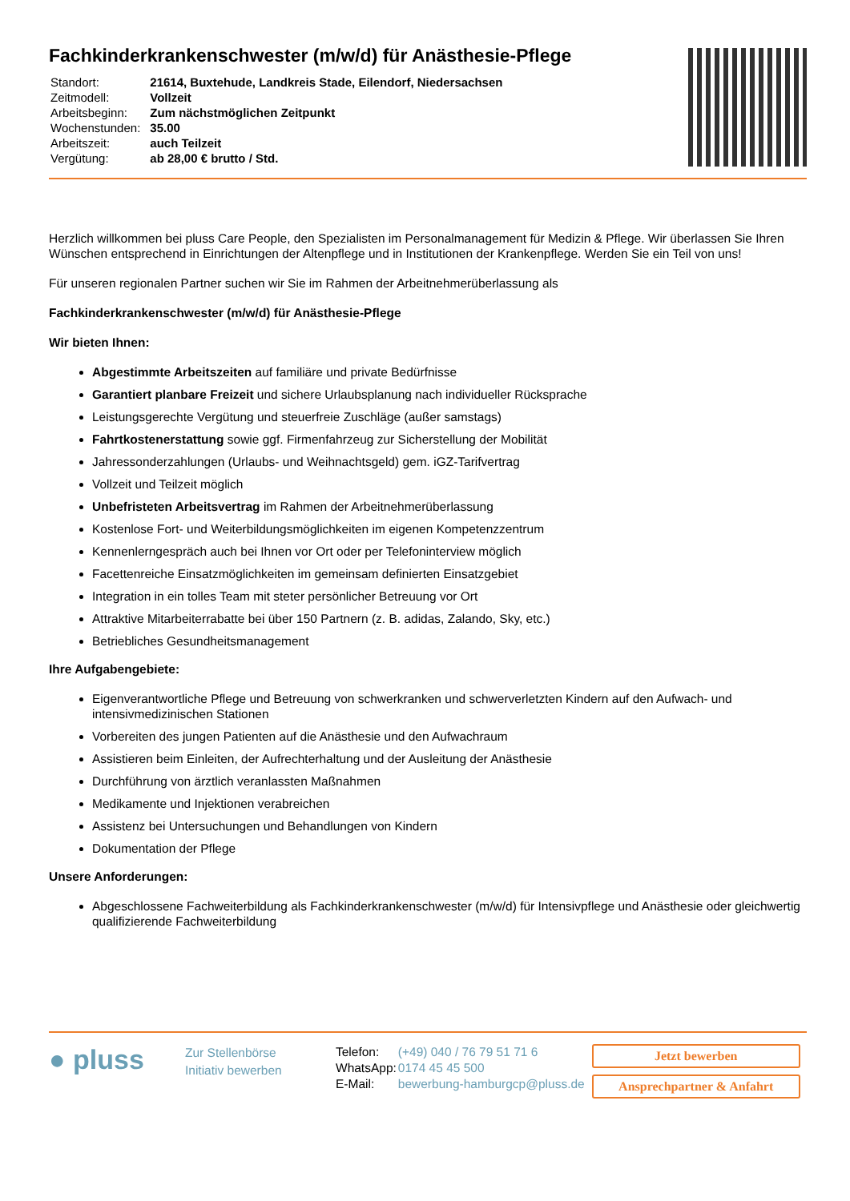Fachkinderkrankenschwester (m/w/d) für Anästhesie-Pflege
| Standort: | 21614, Buxtehude, Landkreis Stade, Eilendorf, Niedersachsen |
| Zeitmodell: | Vollzeit |
| Arbeitsbeginn: | Zum nächstmöglichen Zeitpunkt |
| Wochenstunden: | 35.00 |
| Arbeitszeit: | auch Teilzeit |
| Vergütung: | ab 28,00 € brutto / Std. |
Herzlich willkommen bei pluss Care People, den Spezialisten im Personalmanagement für Medizin & Pflege. Wir überlassen Sie Ihren Wünschen entsprechend in Einrichtungen der Altenpflege und in Institutionen der Krankenpflege. Werden Sie ein Teil von uns!
Für unseren regionalen Partner suchen wir Sie im Rahmen der Arbeitnehmerüberlassung als
Fachkinderkrankenschwester (m/w/d) für Anästhesie-Pflege
Wir bieten Ihnen:
Abgestimmte Arbeitszeiten auf familiäre und private Bedürfnisse
Garantiert planbare Freizeit und sichere Urlaubsplanung nach individueller Rücksprache
Leistungsgerechte Vergütung und steuerfreie Zuschläge (außer samstags)
Fahrtkostenerstattung sowie ggf. Firmenfahrzeug zur Sicherstellung der Mobilität
Jahressonderzahlungen (Urlaubs- und Weihnachtsgeld) gem. iGZ-Tarifvertrag
Vollzeit und Teilzeit möglich
Unbefristeten Arbeitsvertrag im Rahmen der Arbeitnehmerüberlassung
Kostenlose Fort- und Weiterbildungsmöglichkeiten im eigenen Kompetenzzentrum
Kennenlerngespräch auch bei Ihnen vor Ort oder per Telefoninterview möglich
Facettenreiche Einsatzmöglichkeiten im gemeinsam definierten Einsatzgebiet
Integration in ein tolles Team mit steter persönlicher Betreuung vor Ort
Attraktive Mitarbeiterrabatte bei über 150 Partnern (z. B. adidas, Zalando, Sky, etc.)
Betriebliches Gesundheitsmanagement
Ihre Aufgabengebiete:
Eigenverantwortliche Pflege und Betreuung von schwerkranken und schwerverletzten Kindern auf den Aufwach- und intensivmedizinischen Stationen
Vorbereiten des jungen Patienten auf die Anästhesie und den Aufwachraum
Assistieren beim Einleiten, der Aufrechterhaltung und der Ausleitung der Anästhesie
Durchführung von ärztlich veranlassten Maßnahmen
Medikamente und Injektionen verabreichen
Assistenz bei Untersuchungen und Behandlungen von Kindern
Dokumentation der Pflege
Unsere Anforderungen:
Abgeschlossene Fachweiterbildung als Fachkinderkrankenschwester (m/w/d) für Intensivpflege und Anästhesie oder gleichwertig qualifizierende Fachweiterbildung
● pluss
Zur Stellenbörse
Initiativ bewerben
| Telefon: | (+49) 040 / 76 79 51 71 6 |
| WhatsApp: | 0174 45 45 500 |
| E-Mail: | bewerbung-hamburgcp@pluss.de |
Jetzt bewerben
Ansprechpartner & Anfahrt